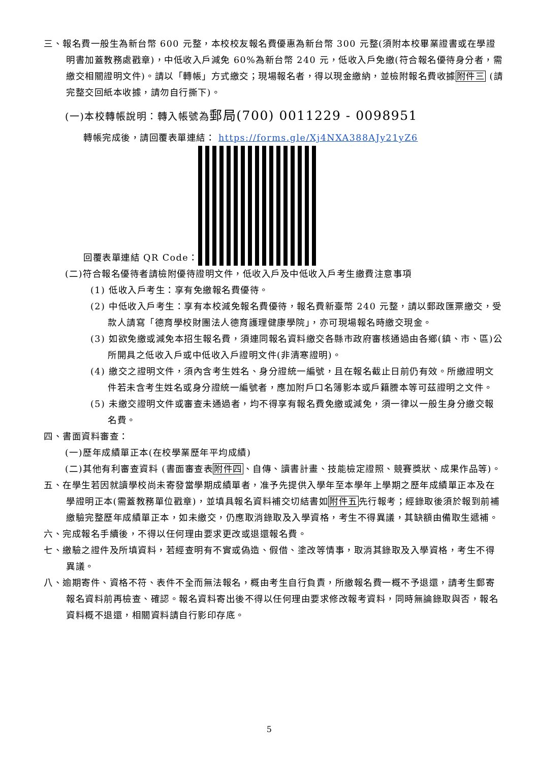三、報名費一般生為新台幣 600 元整，本校校友報名費優惠為新台幣 300 元整(須附本校畢業證書或在學證明書加蓋教務處戳章)，中低收入戶減免 60%為新台幣 240 元，低收入戶免繳(符合報名優待身分者，需繳交相關證明文件)。請以「轉帳」方式繳交；現場報名者，得以現金繳納，並檢附報名費收據附件三 (請完整交回紙本收據，請勿自行撕下)。
(一)本校轉帳說明：轉入帳號為郵局(700) 0011229 - 0098951
轉帳完成後，請回覆表單連結： https://forms.gle/Xj4NXA388AJy21yZ6
回覆表單連結 QR Code：
(二)符合報名優待者請檢附優待證明文件，低收入戶及中低收入戶考生繳費注意事項
(1) 低收入戶考生：享有免繳報名費優待。
(2) 中低收入戶考生：享有本校減免報名費優待，報名費新臺幣 240 元整，請以郵政匯票繳交，受款人請寫「德育學校財團法人德育護理健康學院」，亦可現場報名時繳交現金。
(3) 如欲免繳或減免本招生報名費，須連同報名資料繳交各縣市政府審核通過由各鄉(鎮、市、區)公所開具之低收入戶或中低收入戶證明文件(非清寒證明)。
(4) 繳交之證明文件，須內含考生姓名、身分證統一編號，且在報名截止日前仍有效。所繳證明文件若未含考生姓名或身分證統一編號者，應加附戶口名簿影本或戶籍謄本等可茲證明之文件。
(5) 未繳交證明文件或審查未通過者，均不得享有報名費免繳或減免，須一律以一般生身分繳交報名費。
四、書面資料審查：
(一)歷年成績單正本(在校學業歷年平均成績)
(二)其他有利審查資料 (書面審查表附件四、自傳、讀書計畫、技能檢定證照、競賽獎狀、成果作品等)。
五、在學生若因就讀學校尚未寄發當學期成績單者，准予先提供入學年至本學年上學期之歷年成績單正本及在學證明正本(需蓋教務單位戳章)，並填具報名資料補交切結書如附件五先行報考；經錄取後須於報到前補繳驗完整歷年成績單正本，如未繳交，仍應取消錄取及入學資格，考生不得異議，其缺額由備取生遞補。
六、完成報名手續後，不得以任何理由要求更改或退還報名費。
七、繳驗之證件及所填資料，若經查明有不實或偽造、假借、塗改等情事，取消其錄取及入學資格，考生不得異議。
八、逾期寄件、資格不符、表件不全而無法報名，概由考生自行負責，所繳報名費一概不予退還，請考生郵寄報名資料前再檢查、確認。報名資料寄出後不得以任何理由要求修改報考資料，同時無論錄取與否，報名資料概不退還，相關資料請自行影印存底。
5